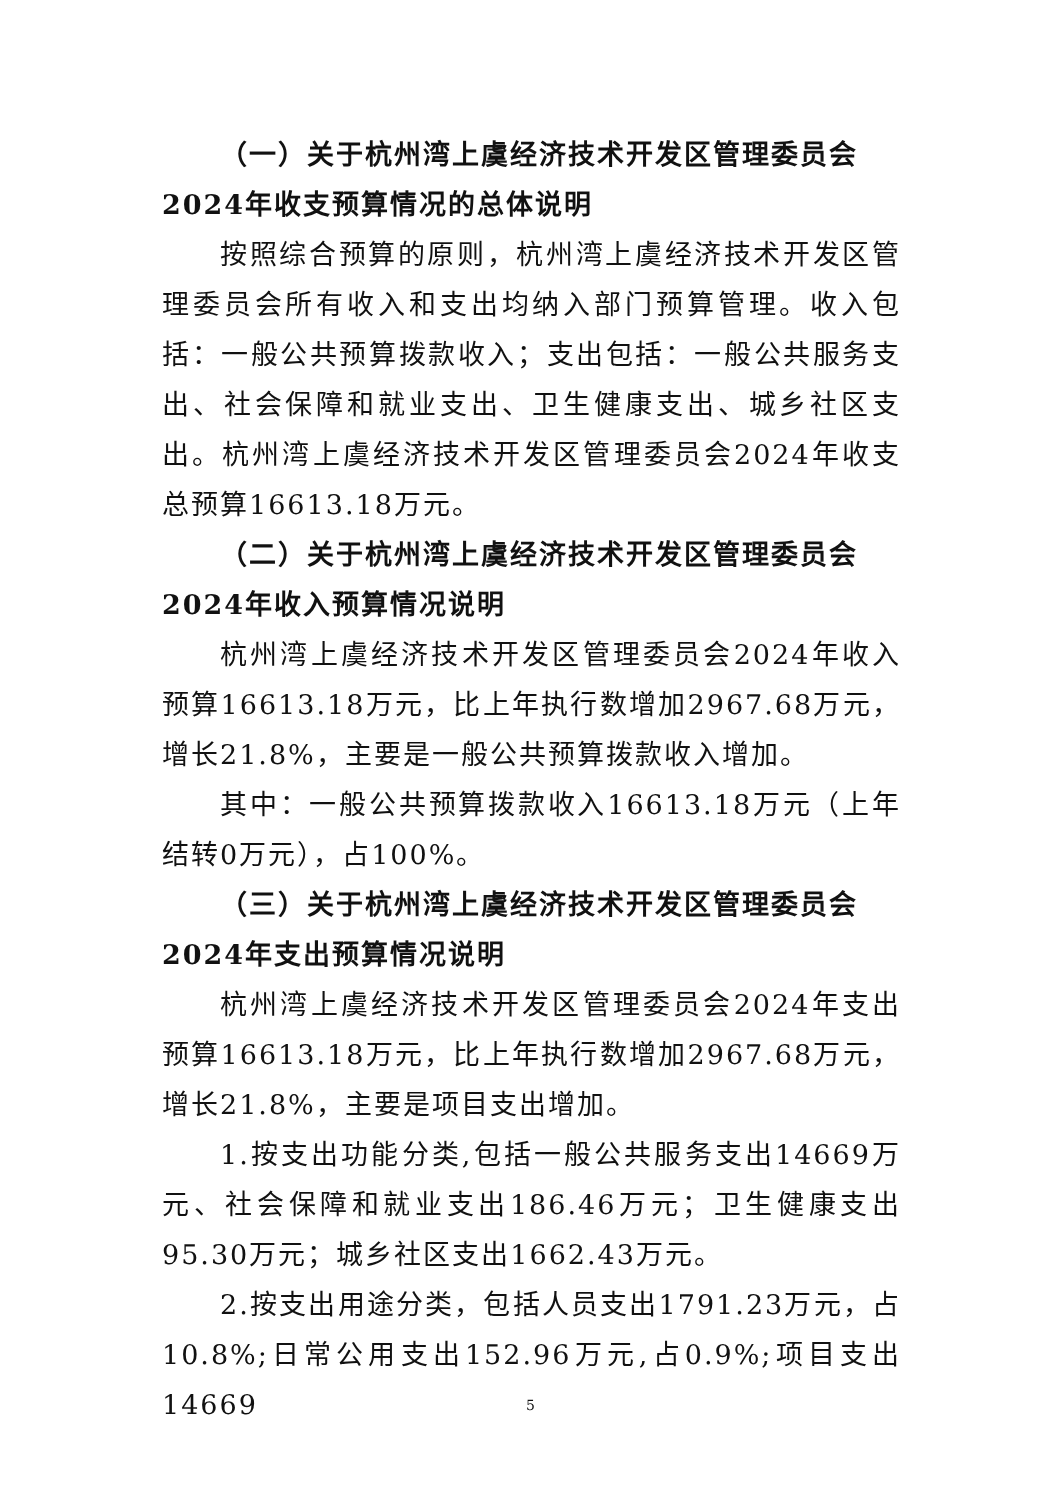（一）关于杭州湾上虞经济技术开发区管理委员会2024年收支预算情况的总体说明
按照综合预算的原则，杭州湾上虞经济技术开发区管理委员会所有收入和支出均纳入部门预算管理。收入包括：一般公共预算拨款收入；支出包括：一般公共服务支出、社会保障和就业支出、卫生健康支出、城乡社区支出。杭州湾上虞经济技术开发区管理委员会2024年收支总预算16613.18万元。
（二）关于杭州湾上虞经济技术开发区管理委员会2024年收入预算情况说明
杭州湾上虞经济技术开发区管理委员会2024年收入预算16613.18万元，比上年执行数增加2967.68万元，增长21.8%，主要是一般公共预算拨款收入增加。
其中：一般公共预算拨款收入16613.18万元（上年结转0万元），占100%。
（三）关于杭州湾上虞经济技术开发区管理委员会2024年支出预算情况说明
杭州湾上虞经济技术开发区管理委员会2024年支出预算16613.18万元，比上年执行数增加2967.68万元，增长21.8%，主要是项目支出增加。
1.按支出功能分类,包括一般公共服务支出14669万元、社会保障和就业支出186.46万元；卫生健康支出95.30万元；城乡社区支出1662.43万元。
2.按支出用途分类，包括人员支出1791.23万元，占10.8%;日常公用支出152.96万元,占0.9%;项目支出14669
5